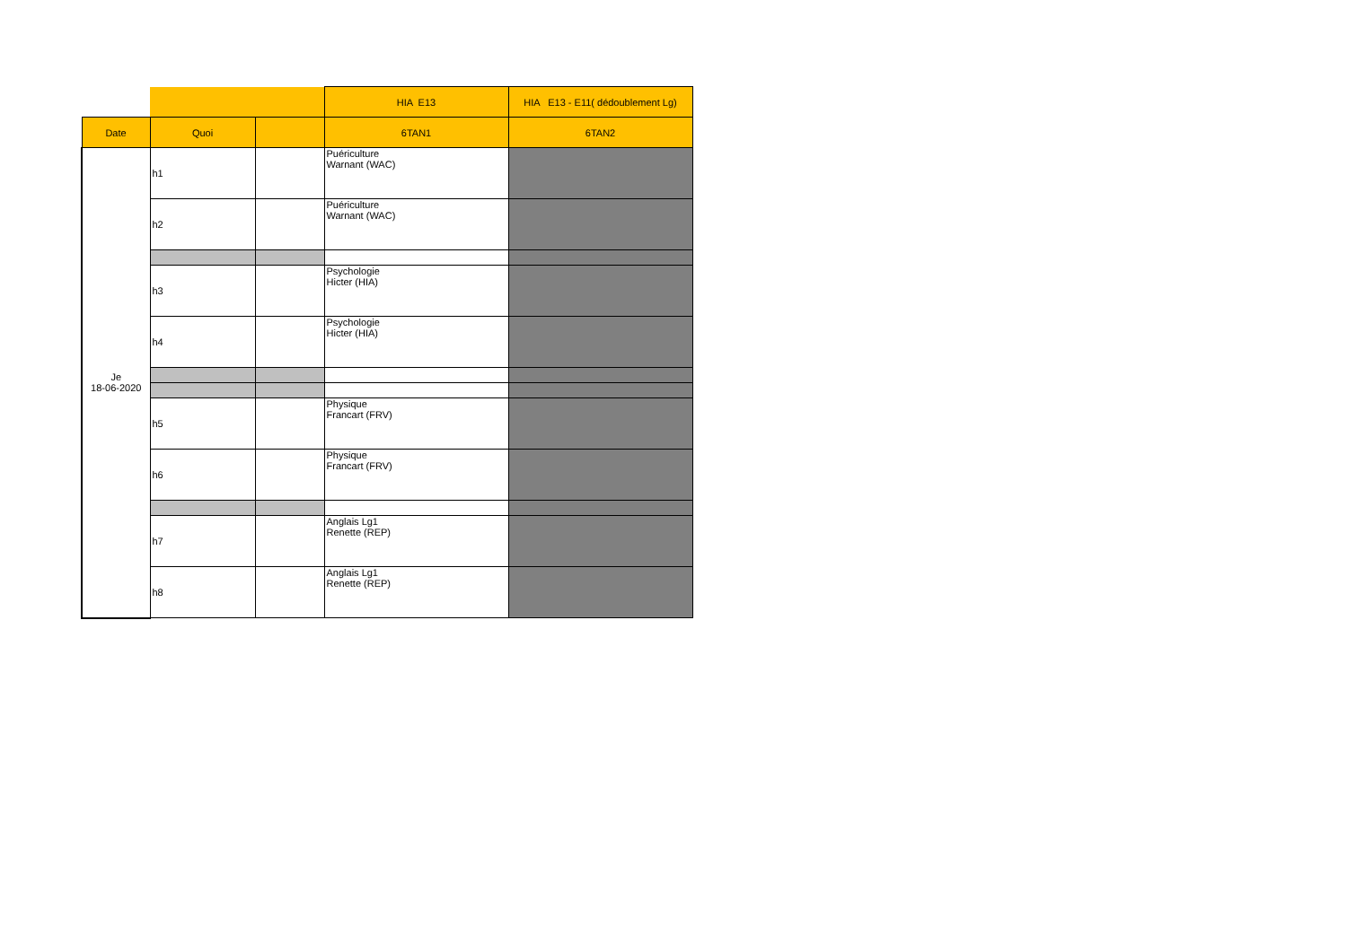| | | | HIA E13 | HIA E13 - E11( dédoublement Lg) |
| Date | Quoi | | 6TAN1 | 6TAN2 |
| Je 18-06-2020 | h1 | | Puériculture Warnant (WAC) | |
| | h2 | | Puériculture Warnant (WAC) | |
| | h3 | | Psychologie Hicter (HIA) | |
| | h4 | | Psychologie Hicter (HIA) | |
| | h5 | | Physique Francart (FRV) | |
| | h6 | | Physique Francart (FRV) | |
| | h7 | | Anglais Lg1 Renette (REP) | |
| | h8 | | Anglais Lg1 Renette (REP) | |